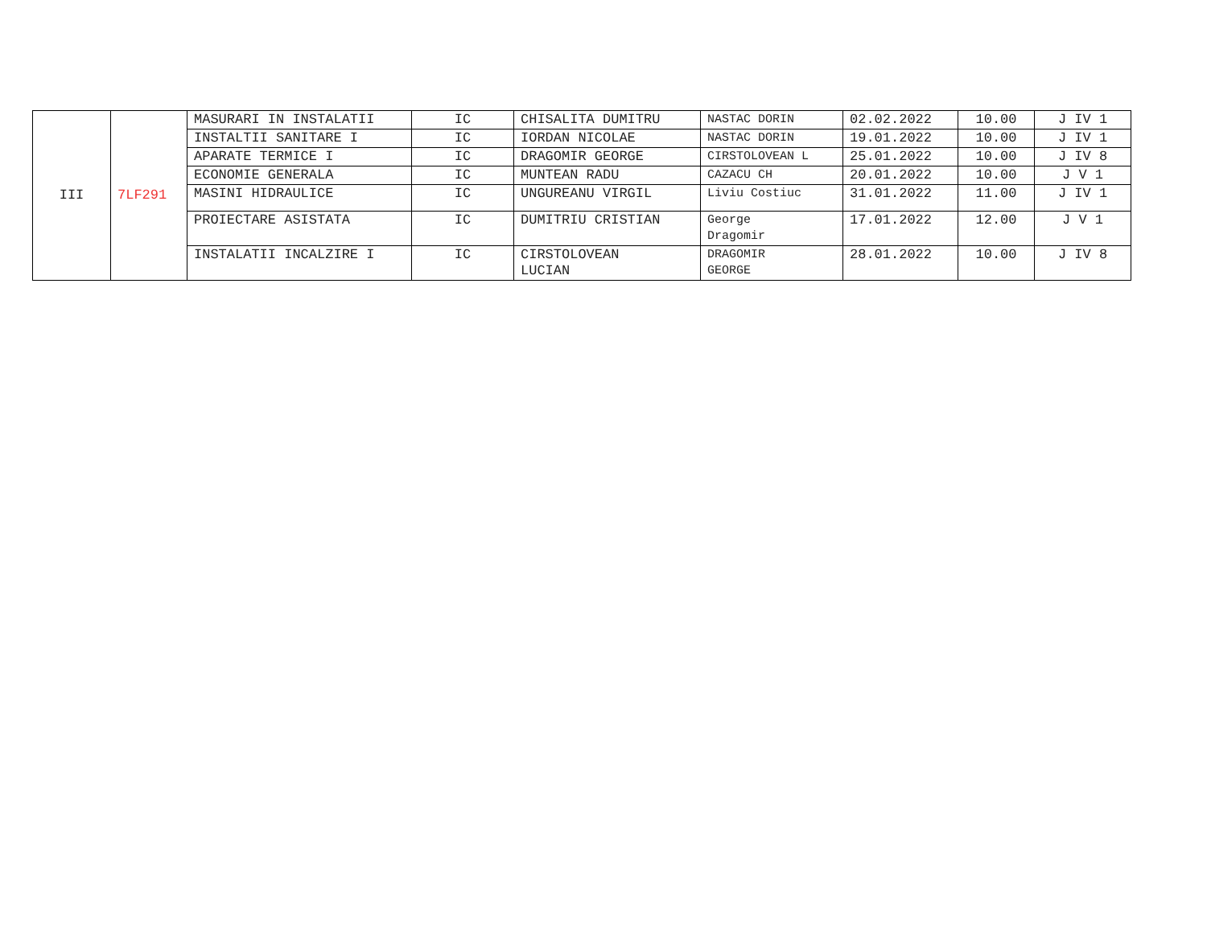| III | 7LF291 | MASURARI IN INSTALATII | IC | CHISALITA DUMITRU | NASTAC DORIN | 02.02.2022 | 10.00 | J IV 1 |
| | | INSTALTII SANITARE I | IC | IORDAN NICOLAE | NASTAC DORIN | 19.01.2022 | 10.00 | J IV 1 |
| | | APARATE TERMICE I | IC | DRAGOMIR GEORGE | CIRSTOLOVEAN L | 25.01.2022 | 10.00 | J IV 8 |
| | | ECONOMIE GENERALA | IC | MUNTEAN RADU | CAZACU CH | 20.01.2022 | 10.00 | J V 1 |
| | | MASINI HIDRAULICE | IC | UNGUREANU VIRGIL | Liviu Costiuc | 31.01.2022 | 11.00 | J IV 1 |
| | | PROIECTARE ASISTATA | IC | DUMITRIU CRISTIAN | George Dragomir | 17.01.2022 | 12.00 | J V 1 |
| | | INSTALATII INCALZIRE I | IC | CIRSTOLOVEAN LUCIAN | DRAGOMIR GEORGE | 28.01.2022 | 10.00 | J IV 8 |